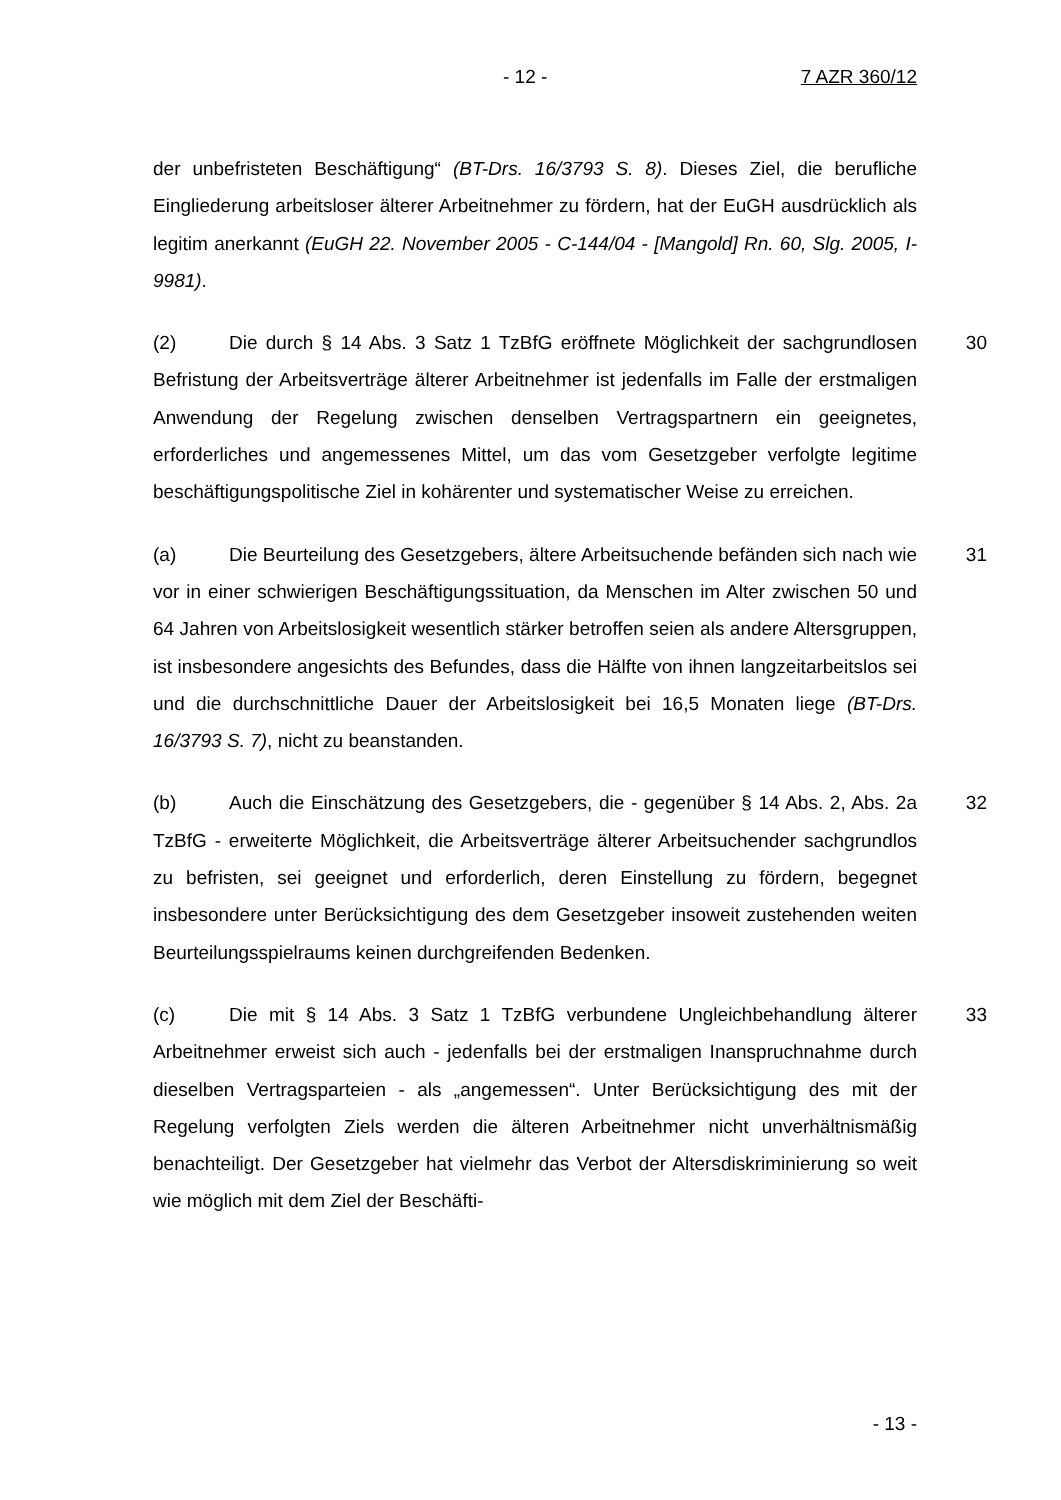- 12 - 7 AZR 360/12
der unbefristeten Beschäftigung“ (BT-Drs. 16/3793 S. 8). Dieses Ziel, die berufliche Eingliederung arbeitsloser älterer Arbeitnehmer zu fördern, hat der EuGH ausdrücklich als legitim anerkannt (EuGH 22. November 2005 - C-144/04 - [Mangold] Rn. 60, Slg. 2005, I-9981).
30 (2) Die durch § 14 Abs. 3 Satz 1 TzBfG eröffnete Möglichkeit der sachgrundlosen Befristung der Arbeitsverträge älterer Arbeitnehmer ist jedenfalls im Falle der erstmaligen Anwendung der Regelung zwischen denselben Vertragspartnern ein geeignetes, erforderliches und angemessenes Mittel, um das vom Gesetzgeber verfolgte legitime beschäftigungspolitische Ziel in kohärenter und systematischer Weise zu erreichen.
31 (a) Die Beurteilung des Gesetzgebers, ältere Arbeitsuchende befänden sich nach wie vor in einer schwierigen Beschäftigungssituation, da Menschen im Alter zwischen 50 und 64 Jahren von Arbeitslosigkeit wesentlich stärker betroffen seien als andere Altersgruppen, ist insbesondere angesichts des Befundes, dass die Hälfte von ihnen langzeitarbeitslos sei und die durchschnittliche Dauer der Arbeitslosigkeit bei 16,5 Monaten liege (BT-Drs. 16/3793 S. 7), nicht zu beanstanden.
32 (b) Auch die Einschätzung des Gesetzgebers, die - gegenüber § 14 Abs. 2, Abs. 2a TzBfG - erweiterte Möglichkeit, die Arbeitsverträge älterer Arbeitsuchender sachgrundlos zu befristen, sei geeignet und erforderlich, deren Einstellung zu fördern, begegnet insbesondere unter Berücksichtigung des dem Gesetzgeber insoweit zustehenden weiten Beurteilungsspielraums keinen durchgreifenden Bedenken.
33 (c) Die mit § 14 Abs. 3 Satz 1 TzBfG verbundene Ungleichbehandlung älterer Arbeitnehmer erweist sich auch - jedenfalls bei der erstmaligen Inanspruchnahme durch dieselben Vertragsparteien - als „angemessen“. Unter Berücksichtigung des mit der Regelung verfolgten Ziels werden die älteren Arbeitnehmer nicht unverhältnismäßig benachteiligt. Der Gesetzgeber hat vielmehr das Verbot der Altersdiskriminierung so weit wie möglich mit dem Ziel der Beschäfti-
- 13 -